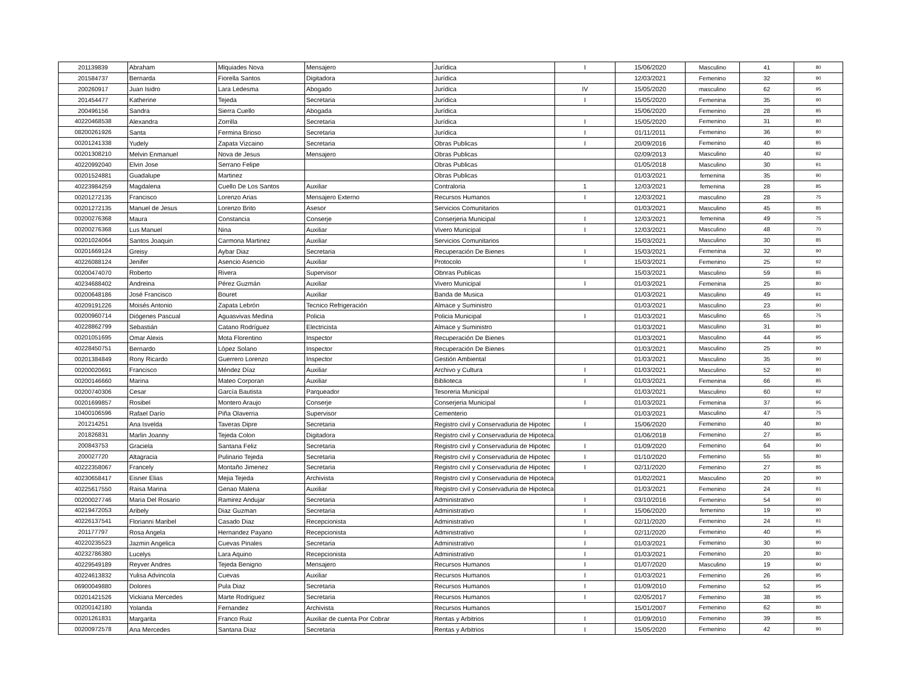| 201139839 | Abraham | Mlquiades Nova | Mensajero | Jurídica | I | 15/06/2020 | Masculino | 41 | 80 |
| 201584737 | Bernarda | Fiorella Santos | Digitadora | Jurídica | | 12/03/2021 | Femenino | 32 | 90 |
| 200260917 | Juan Isidro | Lara Ledesma | Abogado | Jurídica | IV | 15/05/2020 | masculino | 62 | 95 |
| 201454477 | Katherine | Tejeda | Secretaria | Jurídica | I | 15/05/2020 | Femenina | 35 | 90 |
| 200496156 | Sandra | Sierra Cuello | Abogada | Jurídica | | 15/06/2020 | Femenino | 28 | 85 |
| 40220468538 | Alexandra | Zorrilla | Secretaria | Jurídica | I | 15/05/2020 | Femenino | 31 | 80 |
| 08200261926 | Santa | Fermina Brioso | Secretaria | Jurídica | I | 01/11/2011 | Femenino | 36 | 80 |
| 00201241338 | Yudely | Zapata Vizcaino | Secretaria | Obras Publicas | I | 20/09/2016 | Femenino | 40 | 85 |
| 00201308210 | Melvin Enmanuel | Nova de Jesus | Mensajero | Obras Publicas | | 02/09/2013 | Masculino | 40 | 92 |
| 40220992040 | Elvin Jose | Serrano Felipe | | Obras Publicas | | 01/05/2018 | Masculino | 30 | 91 |
| 00201524881 | Guadalupe | Martinez | | Obras Publicas | | 01/03/2021 | femenina | 35 | 90 |
| 40223984259 | Magdalena | Cuello De Los Santos | Auxiliar | Contraloria | 1 | 12/03/2021 | femenina | 28 | 85 |
| 00201272135 | Francisco | Lorenzo Arias | Mensajero Externo | Recursos Humanos | I | 12/03/2021 | masculino | 28 | 75 |
| 00201272135 | Manuel de Jesus | Lorenzo Brito | Asesor | Servicios Comunitarios | | 01/03/2021 | Masculino | 45 | 85 |
| 00200276368 | Maura | Constancia | Conserje | Conserjeria Municipal | I | 12/03/2021 | femenina | 49 | 75 |
| 00200276368 | Lus Manuel | Nina | Auxiliar | Vivero Municipal | I | 12/03/2021 | Masculino | 48 | 70 |
| 00201024064 | Santos Joaquin | Carmona Martinez | Auxiliar | Servicios Comunitarios | | 15/03/2021 | Masculino | 30 | 85 |
| 00201669124 | Greisy | Aybar Diaz | Secretaria | Recuperación De Bienes | I | 15/03/2021 | Femenina | 32 | 90 |
| 40226088124 | Jenifer | Asencio Asencio | Auxiliar | Protocolo | I | 15/03/2021 | Femenino | 25 | 92 |
| 00200474070 | Roberto | Rivera | Supervisor | Obnras Publicas | | 15/03/2021 | Masculino | 59 | 85 |
| 40234688402 | Andreina | Pérez Guzmán | Auxiliar | Vivero Municipal | I | 01/03/2021 | Femenina | 25 | 80 |
| 00200648186 | José Francisco | Bouret | Auxiliar | Banda de Musica | | 01/03/2021 | Masculino | 49 | 91 |
| 40209191226 | Moisés Antonio | Zapata Lebrón | Tecnico Refrigeración | Almace y Suministro | | 01/03/2021 | Masculino | 23 | 90 |
| 00200960714 | Diógenes Pascual | Aguasvivas Medina | Policia | Policia Municipal | I | 01/03/2021 | Masculino | 65 | 75 |
| 40228862799 | Sebastián | Catano Rodríguez | Electricista | Almace y Suministro | | 01/03/2021 | Masculino | 31 | 80 |
| 00201051695 | Omar Alexis | Mota Florentino | Inspector | Recuperación De Bienes | | 01/03/2021 | Masculino | 44 | 95 |
| 40228450751 | Bernardo | López Solano | Inspector | Recuperación De Bienes | | 01/03/2021 | Masculino | 25 | 90 |
| 00201384849 | Rony Ricardo | Guerrero Lorenzo | Inspector | Gestión Ambiental | | 01/03/2021 | Masculino | 35 | 90 |
| 00200020691 | Francisco | Méndez Díaz | Auxiliar | Archivo y Cultura | I | 01/03/2021 | Masculino | 52 | 80 |
| 00200146660 | Marina | Mateo Corporan | Auxiliar | Biblioteca | I | 01/03/2021 | Femenina | 66 | 85 |
| 00200740306 | Cesar | García Bautista | Parqueador | Tesoreria Municipal | | 01/03/2021 | Masculino | 60 | 92 |
| 00201699857 | Rosibel | Montero Araujo | Conserje | Conserjeria Municipal | I | 01/03/2021 | Femenina | 37 | 95 |
| 10400106596 | Rafael Darío | Piña Olaverria | Supervisor | Cementerio | | 01/03/2021 | Masculino | 47 | 75 |
| 201214251 | Ana Isvelda | Taveras Dipre | Secretaria | Registro civil y Conservaduria de Hipotec | I | 15/06/2020 | Femenino | 40 | 80 |
| 201826831 | Marlin Joanny | Tejeda Colon | Digitadora | Registro civil y Conservaduria de Hipoteca | | 01/06/2018 | Femenino | 27 | 85 |
| 200843753 | Graciela | Santana Feliz | Secretaria | Registro civil y Conservaduria de Hipotec | I | 01/09/2020 | Femenino | 64 | 90 |
| 200027720 | Altagracia | Pulinario Tejeda | Secretaria | Registro civil y Conservaduria de Hipotec | I | 01/10/2020 | Femenino | 55 | 80 |
| 40222358067 | Francely | Montaño Jimenez | Secretaria | Registro civil y Conservaduria de Hipotec | I | 02/11/2020 | Femenino | 27 | 85 |
| 40230658417 | Eisner Elias | Mejia Tejeda | Archivista | Registro civil y Conservaduria de Hipoteca | | 01/02/2021 | Masculino | 20 | 90 |
| 40225617550 | Raisa Marina | Genao Malena | Auxiliar | Registro civil y Conservaduria de Hipoteca | | 01/03/2021 | Femenino | 24 | 91 |
| 00200027746 | Maria Del Rosario | Ramirez Andujar | Secretaria | Administrativo | I | 03/10/2016 | Femenino | 54 | 90 |
| 40219472053 | Aribely | Diaz Guzman | Secretaria | Administrativo | I | 15/06/2020 | femenino | 19 | 90 |
| 40226137541 | Florianni Maribel | Casado Diaz | Recepcionista | Administrativo | I | 02/11/2020 | Femenino | 24 | 91 |
| 201177797 | Rosa Angela | Hernandez Payano | Recepcionista | Administrativo | I | 02/11/2020 | Femenino | 40 | 95 |
| 40220235523 | Jazmin Angelica | Cuevas Pinales | Secretaria | Administrativo | I | 01/03/2021 | Femenino | 30 | 90 |
| 40232786380 | Lucelys | Lara Aquino | Recepcionista | Administrativo | I | 01/03/2021 | Femenino | 20 | 80 |
| 40229549189 | Reyver Andres | Tejeda Benigno | Mensajero | Recursos Humanos | I | 01/07/2020 | Masculino | 19 | 90 |
| 40224613832 | Yulisa Advincola | Cuevas | Auxiliar | Recursos Humanos | I | 01/03/2021 | Femenino | 26 | 95 |
| 06900049880 | Dolores | Pula Diaz | Secretaria | Recursos Humanos | I | 01/09/2010 | Femenino | 52 | 95 |
| 00201421526 | Vickiana Mercedes | Marte Rodriguez | Secretaria | Recursos Humanos | I | 02/05/2017 | Femenino | 38 | 95 |
| 00200142180 | Yolanda | Fernandez | Archivista | Recursos Humanos | | 15/01/2007 | Femenino | 62 | 80 |
| 00201261831 | Margarita | Franco Ruiz | Auxiliar de cuenta Por Cobrar | Rentas y Arbitrios | I | 01/09/2010 | Femenino | 39 | 85 |
| 00200972578 | Ana Mercedes | Santana Diaz | Secretaria | Rentas y Arbitrios | I | 15/05/2020 | Femenino | 42 | 90 |